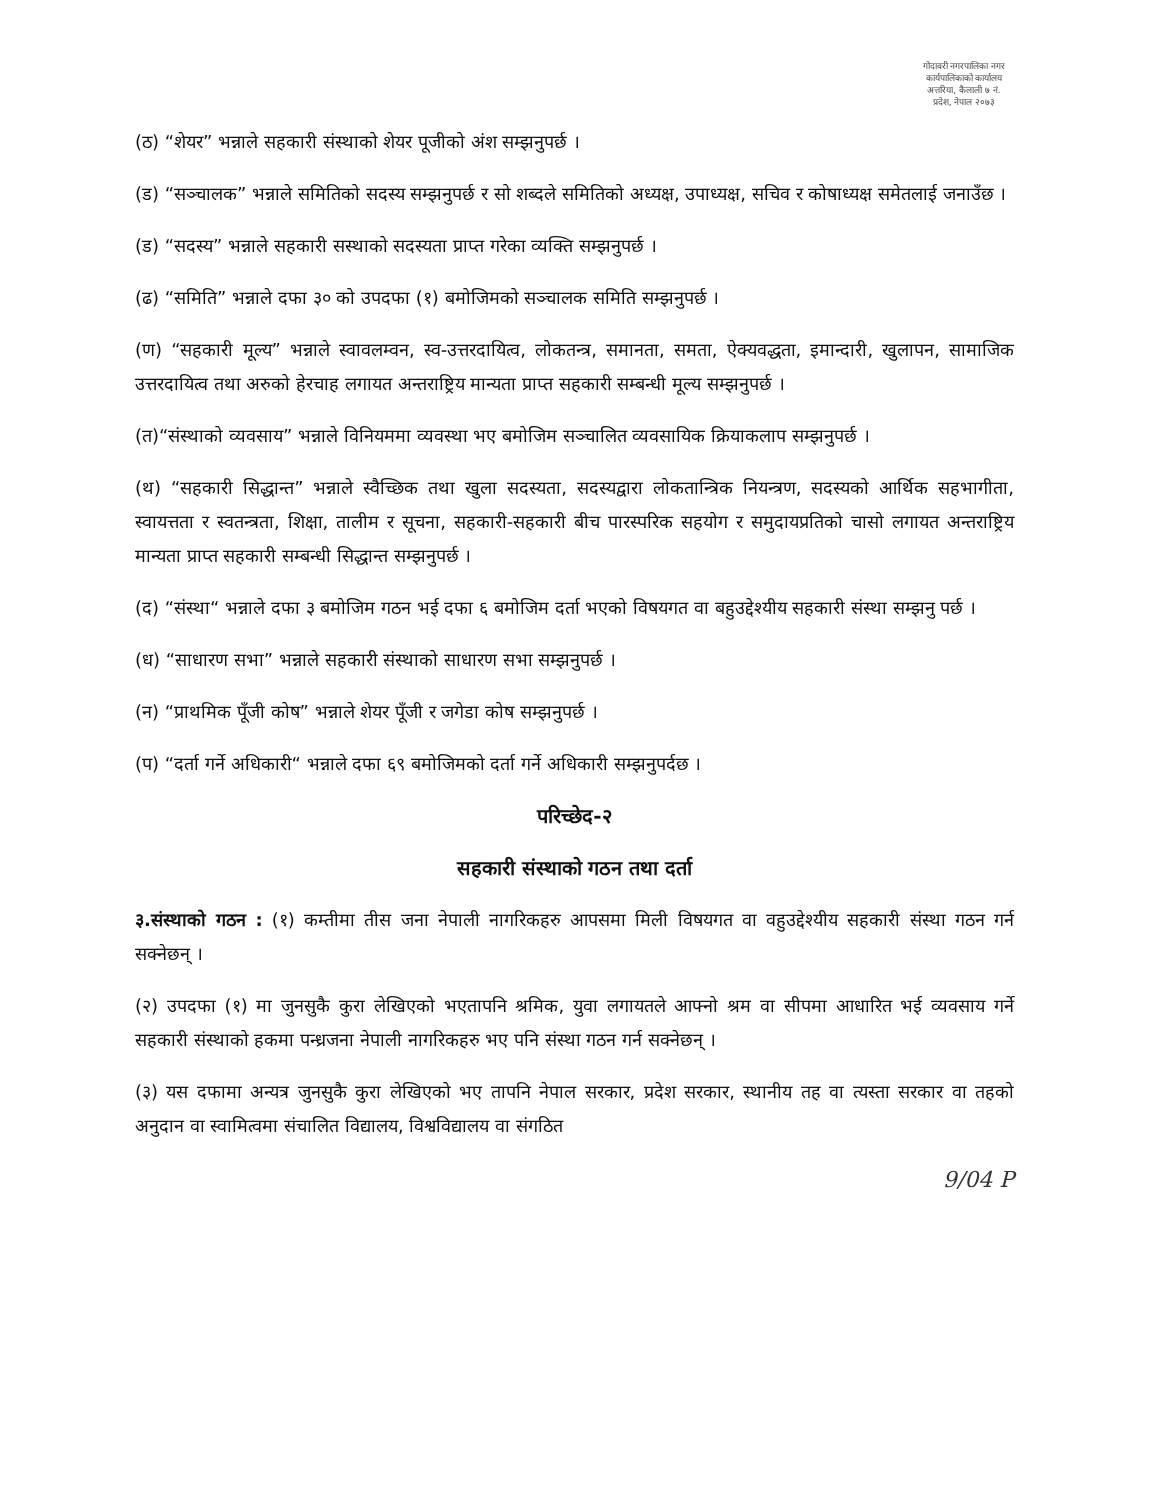गोदावरी नगरपालिका नगर कार्यपालिकाको कार्यालय अत्तरिया, कैलाली ७ नं. प्रदेश, नेपाल २०७३
(ठ) “शेयर” भन्नाले सहकारी संस्थाको शेयर पूजीको अंश सम्झनुपर्छ ।
(ड) “सञ्चालक” भन्नाले समितिको सदस्य सम्झनुपर्छ र सो शब्दले समितिको अध्यक्ष, उपाध्यक्ष, सचिव र कोषाध्यक्ष समेतलाई जनाउँछ ।
(ड) “सदस्य” भन्नाले सहकारी सस्थाको सदस्यता प्राप्त गरेका व्यक्ति सम्झनुपर्छ ।
(ढ) “समिति” भन्नाले दफा ३० को उपदफा (१) बमोजिमको सञ्चालक समिति सम्झनुपर्छ ।
(ण) “सहकारी मूल्य” भन्नाले स्वावलम्वन, स्व-उत्तरदायित्व, लोकतन्त्र, समानता, समता, ऐक्यवद्धता, इमान्दारी, खुलापन, सामाजिक उत्तरदायित्व तथा अरुको हेरचाह लगायत अन्तराष्ट्रिय मान्यता प्राप्त सहकारी सम्बन्धी मूल्य सम्झनुपर्छ ।
(त)“संस्थाको व्यवसाय” भन्नाले विनियममा व्यवस्था भए बमोजिम सञ्चालित व्यवसायिक क्रियाकलाप सम्झनुपर्छ ।
(थ) “सहकारी सिद्धान्त” भन्नाले स्वैच्छिक तथा खुला सदस्यता, सदस्यद्वारा लोकतान्त्रिक नियन्त्रण, सदस्यको आर्थिक सहभागीता, स्वायत्तता र स्वतन्त्रता, शिक्षा, तालीम र सूचना, सहकारी-सहकारी बीच पारस्परिक सहयोग र समुदायप्रतिको चासो लगायत अन्तराष्ट्रिय मान्यता प्राप्त सहकारी सम्बन्धी सिद्धान्त सम्झनुपर्छ ।
(द) “संस्था“ भन्नाले दफा ३ बमोजिम गठन भई दफा ६ बमोजिम दर्ता भएको विषयगत वा बहुउद्देश्यीय सहकारी संस्था सम्झनु पर्छ ।
(ध) “साधारण सभा” भन्नाले सहकारी संस्थाको साधारण सभा सम्झनुपर्छ ।
(न) “प्राथमिक पूँजी कोष” भन्नाले शेयर पूँजी र जगेडा कोष सम्झनुपर्छ ।
(प) “दर्ता गर्ने अधिकारी“ भन्नाले दफा ६९ बमोजिमको दर्ता गर्ने अधिकारी सम्झनुपर्दछ ।
परिच्छेद-२
सहकारी संस्थाको गठन तथा दर्ता
३.संस्थाको गठन : (१) कम्तीमा तीस जना नेपाली नागरिकहरु आपसमा मिली विषयगत वा वहुउद्देश्यीय सहकारी संस्था गठन गर्न सक्नेछन् ।
(२) उपदफा (१) मा जुनसुकै कुरा लेखिएको भएतापनि श्रमिक, युवा लगायतले आफ्नो श्रम वा सीपमा आधारित भई व्यवसाय गर्ने सहकारी संस्थाको हकमा पन्ध्रजना नेपाली नागरिकहरु भए पनि संस्था गठन गर्न सक्नेछन् ।
(३) यस दफामा अन्यत्र जुनसुकै कुरा लेखिएको भए तापनि नेपाल सरकार, प्रदेश सरकार, स्थानीय तह वा त्यस्ता सरकार वा तहको अनुदान वा स्वामित्वमा संचालित विद्यालय, विश्वविद्यालय वा संगठित
9/04 P